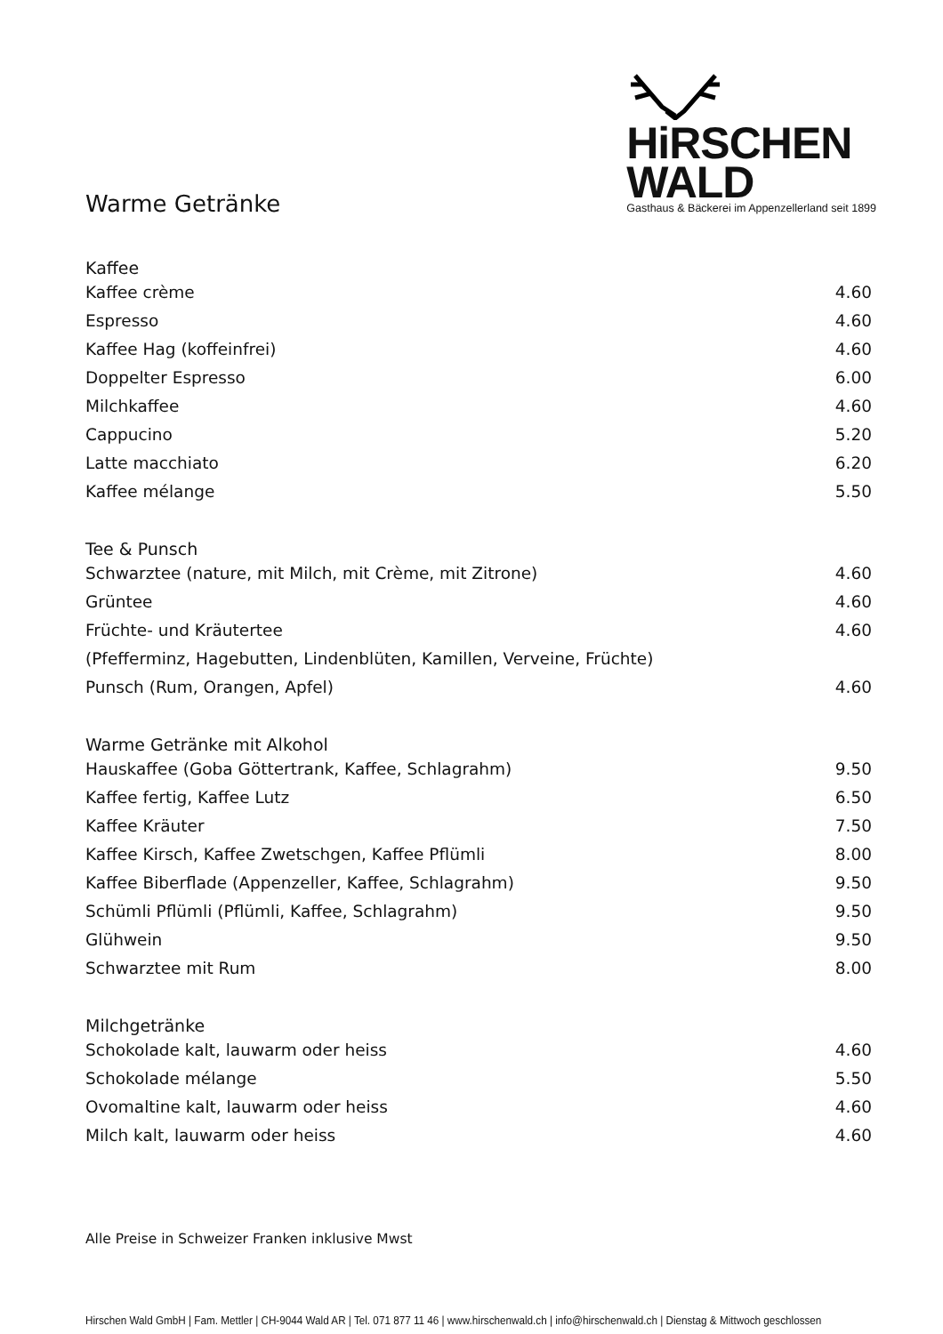HiRSCHEN
WALD
Gasthaus & Bäckerei im Appenzellerland seit 1899
Warme Getränke
Kaffee
| Kaffee crème | 4.60 |
| Espresso | 4.60 |
| Kaffee Hag (koffeinfrei) | 4.60 |
| Doppelter Espresso | 6.00 |
| Milchkaffee | 4.60 |
| Cappucino | 5.20 |
| Latte macchiato | 6.20 |
| Kaffee mélange | 5.50 |
Tee & Punsch
| Schwarztee (nature, mit Milch, mit Crème, mit Zitrone) | 4.60 |
| Grüntee | 4.60 |
| Früchte- und Kräutertee | 4.60 |
| (Pfefferminz, Hagebutten, Lindenblüten, Kamillen, Verveine, Früchte) | |
| Punsch (Rum, Orangen, Apfel) | 4.60 |
Warme Getränke mit Alkohol
| Hauskaffee (Goba Göttertrank, Kaffee, Schlagrahm) | 9.50 |
| Kaffee fertig, Kaffee Lutz | 6.50 |
| Kaffee Kräuter | 7.50 |
| Kaffee Kirsch, Kaffee Zwetschgen, Kaffee Pflümli | 8.00 |
| Kaffee Biberflade (Appenzeller, Kaffee, Schlagrahm) | 9.50 |
| Schümli Pflümli (Pflümli, Kaffee, Schlagrahm) | 9.50 |
| Glühwein | 9.50 |
| Schwarztee mit Rum | 8.00 |
Milchgetränke
| Schokolade kalt, lauwarm oder heiss | 4.60 |
| Schokolade mélange | 5.50 |
| Ovomaltine kalt, lauwarm oder heiss | 4.60 |
| Milch kalt, lauwarm oder heiss | 4.60 |
Alle Preise in Schweizer Franken inklusive Mwst
Hirschen Wald GmbH | Fam. Mettler | CH-9044 Wald AR | Tel. 071 877 11 46 | www.hirschenwald.ch | info@hirschenwald.ch | Dienstag & Mittwoch geschlossen